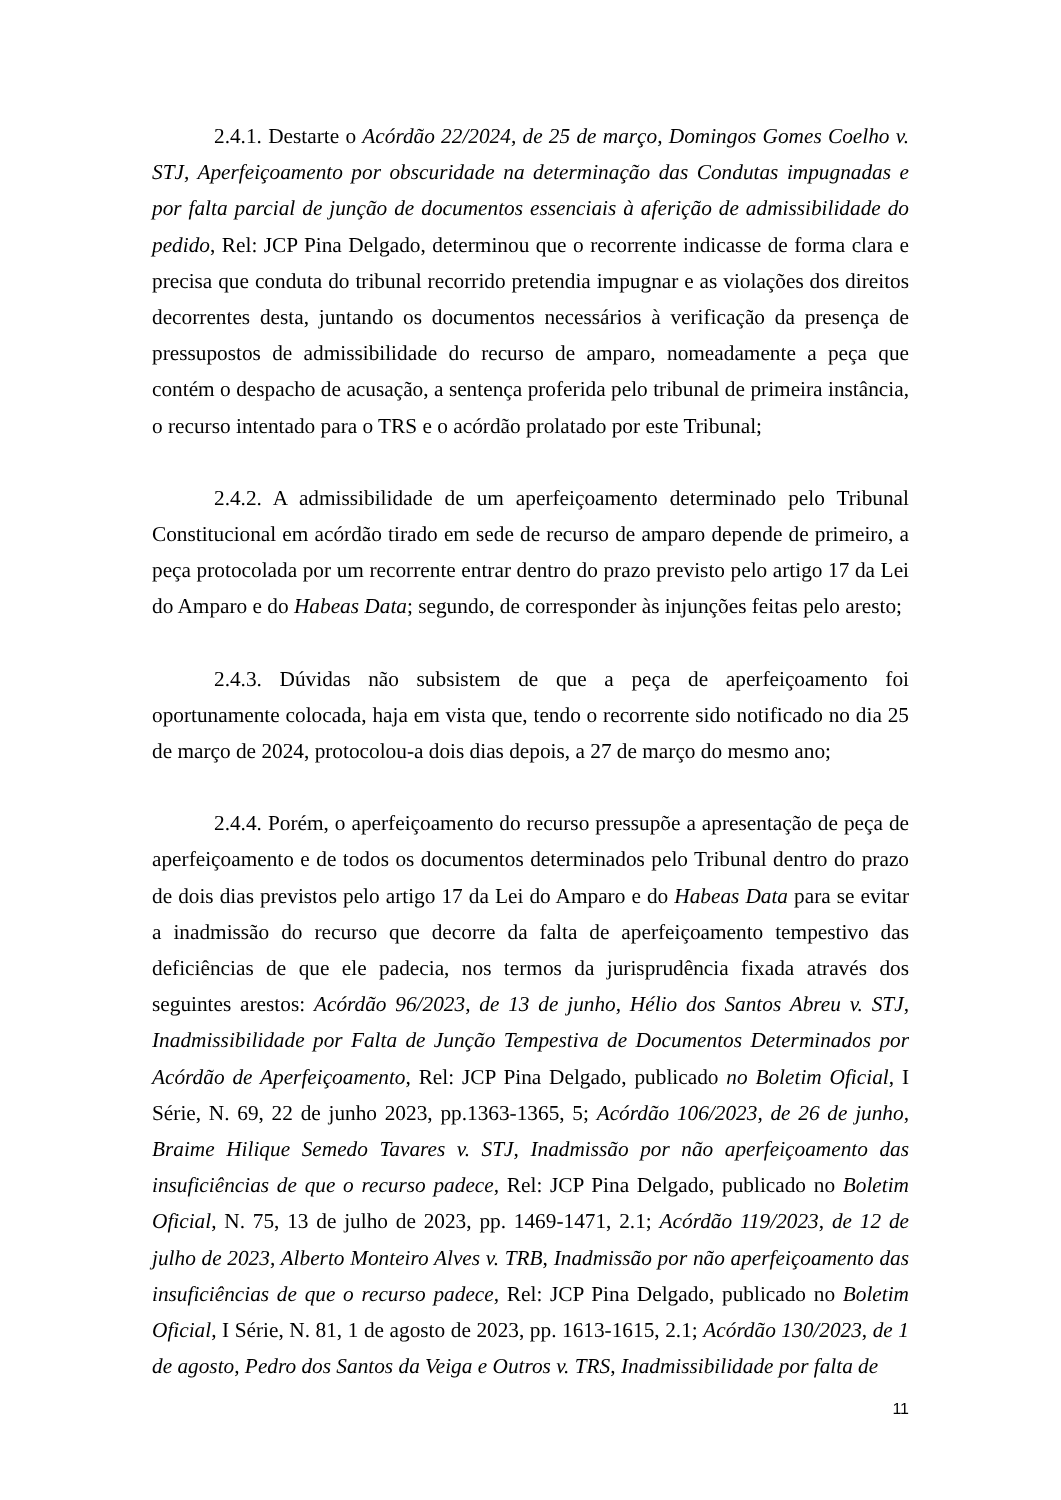2.4.1. Destarte o Acórdão 22/2024, de 25 de março, Domingos Gomes Coelho v. STJ, Aperfeiçoamento por obscuridade na determinação das Condutas impugnadas e por falta parcial de junção de documentos essenciais à aferição de admissibilidade do pedido, Rel: JCP Pina Delgado, determinou que o recorrente indicasse de forma clara e precisa que conduta do tribunal recorrido pretendia impugnar e as violações dos direitos decorrentes desta, juntando os documentos necessários à verificação da presença de pressupostos de admissibilidade do recurso de amparo, nomeadamente a peça que contém o despacho de acusação, a sentença proferida pelo tribunal de primeira instância, o recurso intentado para o TRS e o acórdão prolatado por este Tribunal;
2.4.2. A admissibilidade de um aperfeiçoamento determinado pelo Tribunal Constitucional em acórdão tirado em sede de recurso de amparo depende de primeiro, a peça protocolada por um recorrente entrar dentro do prazo previsto pelo artigo 17 da Lei do Amparo e do Habeas Data; segundo, de corresponder às injunções feitas pelo aresto;
2.4.3. Dúvidas não subsistem de que a peça de aperfeiçoamento foi oportunamente colocada, haja em vista que, tendo o recorrente sido notificado no dia 25 de março de 2024, protocolou-a dois dias depois, a 27 de março do mesmo ano;
2.4.4. Porém, o aperfeiçoamento do recurso pressupõe a apresentação de peça de aperfeiçoamento e de todos os documentos determinados pelo Tribunal dentro do prazo de dois dias previstos pelo artigo 17 da Lei do Amparo e do Habeas Data para se evitar a inadmissão do recurso que decorre da falta de aperfeiçoamento tempestivo das deficiências de que ele padecia, nos termos da jurisprudência fixada através dos seguintes arestos: Acórdão 96/2023, de 13 de junho, Hélio dos Santos Abreu v. STJ, Inadmissibilidade por Falta de Junção Tempestiva de Documentos Determinados por Acórdão de Aperfeiçoamento, Rel: JCP Pina Delgado, publicado no Boletim Oficial, I Série, N. 69, 22 de junho 2023, pp.1363-1365, 5; Acórdão 106/2023, de 26 de junho, Braime Hilique Semedo Tavares v. STJ, Inadmissão por não aperfeiçoamento das insuficiências de que o recurso padece, Rel: JCP Pina Delgado, publicado no Boletim Oficial, N. 75, 13 de julho de 2023, pp. 1469-1471, 2.1; Acórdão 119/2023, de 12 de julho de 2023, Alberto Monteiro Alves v. TRB, Inadmissão por não aperfeiçoamento das insuficiências de que o recurso padece, Rel: JCP Pina Delgado, publicado no Boletim Oficial, I Série, N. 81, 1 de agosto de 2023, pp. 1613-1615, 2.1; Acórdão 130/2023, de 1 de agosto, Pedro dos Santos da Veiga e Outros v. TRS, Inadmissibilidade por falta de
11